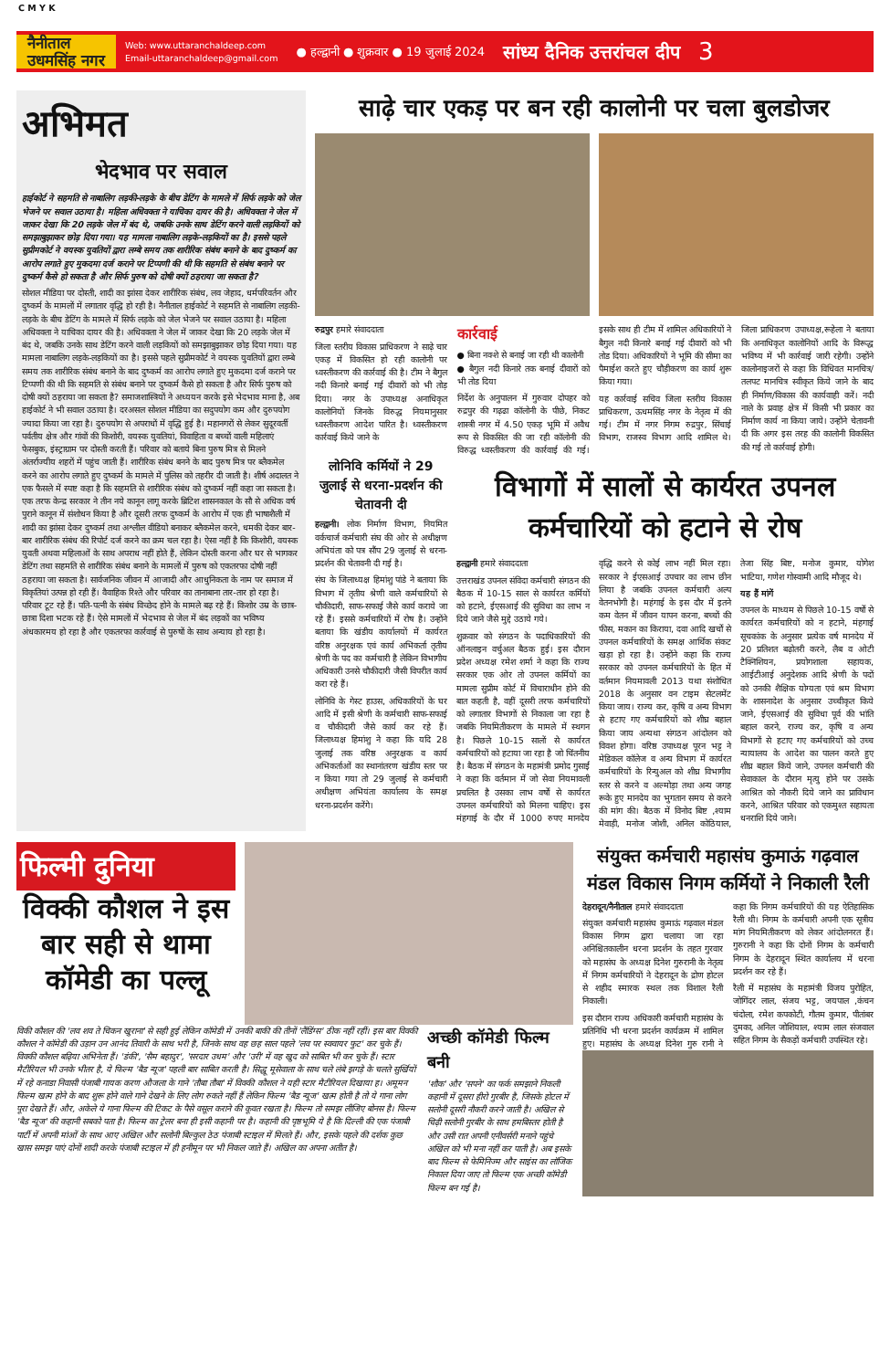C M Y K
नैनीताल
उधमसिंह नगर
Web: www.uttaranchaldeep.com
Email-uttaranchaldeep@gmail.com
● हल्द्वानी ● शुक्रवार ● 19 जुलाई 2024
सांध्य दैनिक उत्तरांचल दीप
3
अभिमत
भेदभाव पर सवाल
हाईकोर्ट ने सहमति से नाबालिग लड़की-लड़के के बीच डेटिंग के मामले में सिर्फ लड़के को जेल भेजने पर सवाल उठाया है। महिला अधिवक्ता ने याचिका दायर की है। अधिवक्ता ने जेल में जाकर देखा कि 20 लड़के जेल में बंद थे, जबकि उनके साथ डेटिंग करने वाली लड़कियों को समझाबुझाकर छोड़ दिया गया। यह मामला नाबालिग लड़के-लड़कियों का है। इससे पहले सुप्रीमकोर्ट ने वयस्क युवतियों द्वारा लम्बे समय तक शारीरिक संबंध बनाने के बाद दुष्कर्म का आरोप लगाते हुए मुकदमा दर्ज कराने पर टिप्पणी की थी कि सहमति से संबंध बनाने पर दुष्कर्म कैसे हो सकता है और सिर्फ पुरुष को दोषी क्यों ठहराया जा सकता है?
सोशल मीडिया पर दोस्ती, शादी का झांसा देकर शारीरिक संबंध, लव जेहाद, धर्मपरिवर्तन और दुष्कर्म के मामलों में लगातार वृद्धि हो रही है। नैनीताल हाईकोर्ट ने सहमति से नाबालिग लड़की-लड़के के बीच डेटिंग के मामले में सिर्फ लड़के को जेल भेजने पर सवाल उठाया है। महिला अधिवक्ता ने याचिका दायर की है। अधिवक्ता ने जेल में जाकर देखा कि 20 लड़के जेल में बंद थे, जबकि उनके साथ डेटिंग करने वाली लड़कियों को समझाबुझाकर छोड़ दिया गया। यह मामला नाबालिग लड़के-लड़कियों का है। इससे पहले सुप्रीमकोर्ट ने वयस्क युवतियों द्वारा लम्बे समय तक शारीरिक संबंध बनाने के बाद दुष्कर्म का आरोप लगाते हुए मुकदमा दर्ज कराने पर टिप्पणी की थी कि सहमति से संबंध बनाने पर दुष्कर्म कैसे हो सकता है और सिर्फ पुरुष को दोषी क्यों ठहराया जा सकता है? समाजशास्त्रियों ने अध्ययन करके इसे भेदभाव माना है, अब हाईकोर्ट ने भी सवाल उठाया है। दरअसल सोशल मीडिया का सदुपयोग कम और दुरुपयोग ज्यादा किया जा रहा है। दुरुपयोग से अपराधों में वृद्धि हुई है। महानगरों से लेकर सुदूरवर्ती पर्वतीय क्षेत्र और गांवों की किशोरी, वयस्क युवतियां, विवाहिता व बच्चों वाली महिलाएं फेसबुक, इंस्ट्राग्राम पर दोस्ती करती हैं। परिवार को बताये बिना पुरुष मित्र से मिलने अंतर्राज्यीय शहरों में पहुंच जाती हैं। शारीरिक संबंध बनने के बाद पुरुष मित्र पर ब्लैकमेल करने का आरोप लगाते हुए दुष्कर्म के मामले में पुलिस को तहरीर दी जाती है। शीर्ष अदालत ने एक फैसले में स्पष्ट कहा है कि सहमति से शारीरिक संबंध को दुष्कर्म नहीं कहा जा सकता है। एक तरफ केन्द्र सरकार ने तीन नये कानून लागू करके ब्रिटिश शासनकाल के सौ से अधिक वर्ष पुराने कानून में संशोधन किया है और दूसरी तरफ दुष्कर्म के आरोप में एक ही भाषाशैली में शादी का झांसा देकर दुष्कर्म तथा अश्लील वीडियो बनाकर ब्लैकमेल करने, धमकी देकर बार-बार शारीरिक संबंध की रिपोर्ट दर्ज करने का क्रम चल रहा है। ऐसा नहीं है कि किशोरी, वयस्क युवती अथवा महिलाओं के साथ अपराध नहीं होते हैं, लेकिन दोस्ती करना और घर से भागकर डेटिंग तथा सहमति से शारीरिक संबंध बनाने के मामलों में पुरुष को एकतरफा दोषी नहीं ठहराया जा सकता है। सार्वजनिक जीवन में आजादी और आधुनिकता के नाम पर समाज में विकृतियां उत्पन्न हो रही हैं। वैवाहिक रिश्ते और परिवार का तानाबाना तार-तार हो रहा है। परिवार टूट रहे हैं। पति-पत्नी के संबंध विच्छेद होने के मामले बढ़ रहे हैं। किशोर उम्र के छात्र-छात्रा दिशा भटक रहे हैं। ऐसे मामलों में भेदभाव से जेल में बंद लड़कों का भविष्य अंधकारमय हो रहा है और एकतरफा कार्रवाई से पुरुषों के साथ अन्याय हो रहा है।
साढ़े चार एकड़ पर बन रही कालोनी पर चला बुलडोजर
रुद्रपुर हमारे संवाददाता
जिला स्तरीय विकास प्राधिकरण ने साढ़े चार एकड़ में विकसित हो रही कालोनी पर ध्वस्तीकरण की कार्रवाई की है। टीम ने बैगुल नदी किनारे बनाई गई दीवारों को भी तोड़ दिया। नगर के उपाध्यक्ष अनाधिकृत कालोनियों जिनके विरुद्ध नियमानुसार ध्वस्तीकरण आदेश पारित है। ध्वस्तीकरण कार्रवाई किये जाने के
कार्रवाई
● बिना नक्शे से बनाई जा रही थी कालोनी
● बैगुल नदी किनारे तक बनाई दीवारों को भी तोड दिया
निर्देश के अनुपालन में गुरुवार दोपहर को रुद्रपुर की गढ़ढा कॉलोनी के पीछे, निकट शास्त्री नगर में 4.50 एकड़ भूमि में अवैध रूप से विकसित की जा रही कॉलोनी की विरुद्ध ध्वस्तीकरण की कार्रवाई की गई। इसके साथ ही टीम में शामिल अधिकारियों ने बैगुल नदी किनारे बनाई गई दीवारों को भी तोड दिया। अधिकारियों ने भूमि की सीमा का पैमाईश करते हुए चौड़ीकरण का कार्य शुरू किया गया।
यह कार्रवाई सचिव जिला स्तरीय विकास प्राधिकरण, ऊधमसिंह नगर के नेतृत्व में की गई। टीम में नगर निगम रुद्रपुर, सिंचाई विभाग, राजस्व विभाग आदि शामिल थे। जिला प्राधिकरण उपाध्यक्ष,रूहेला ने बताया कि अनाधिकृत कालोनियों आदि के विरूद्ध भविष्य में भी कार्रवाई जारी रहेगी। उन्होंने कालोनाइजरों से कहा कि विधिवत मानचित्र/तलपट मानचित्र स्वीकृत किये जाने के बाद ही निर्माण/विकास की कार्यवाही करें। नदी नाले के प्रवाह क्षेत्र में किसी भी प्रकार का निर्माण कार्य ना किया जाये। उन्होंने चेतावनी दी कि अगर इस तरह की कालोनी विकसित की गई तो कार्रवाई होगी।
लोनिवि कर्मियों ने 29 जुलाई से धरना-प्रदर्शन की चेतावनी दी
हल्द्वानी। लोक निर्माण विभाग, नियमित वर्कचार्ज कर्मचारी संघ की ओर से अधीक्षण अभियंता को पत्र सौंप 29 जुलाई से धरना-प्रदर्शन की चेतावनी दी गई है।
संघ के जिलाध्यक्ष हिमांशु पांडे ने बताया कि विभाग में तृतीय श्रेणी वाले कर्मचारियों से चौकीदारी, साफ-सफाई जैसे कार्य कराये जा रहे हैं। इससे कर्मचारियों में रोष है। उन्होंने बताया कि खंडीय कार्यालयों में कार्यरत वरिष्ठ अनुरक्षक एवं कार्य अभिकर्ता तृतीय श्रेणी के पद का कर्मचारी है लेकिन विभागीय अधिकारी उनसे चौकीदारी जैसी विपरीत कार्य करा रहे हैं।
लोनिवि के गेस्ट हाउस, अधिकारियों के घर आदि में इसी श्रेणी के कर्मचारी साफ-सफाई व चौकीदारी जैसे कार्य कर रहे हैं। जिलाध्यक्ष हिमांशु ने कहा कि यदि 28 जुलाई तक वरिष्ठ अनुरक्षक व कार्य अभिकर्ताओं का स्थानांतरण खंडीय स्तर पर न किया गया तो 29 जुलाई से कर्मचारी अधीक्षण अभियंता कार्यालय के समक्ष धरना-प्रदर्शन करेंगे।
विभागों में सालों से कार्यरत उपनल कर्मचारियों को हटाने से रोष
हल्द्वानी हमारे संवाददाता
उत्तराखंड उपनल संविदा कर्मचारी संगठन की बैठक में 10-15 साल से कार्यरत कर्मियों को हटाने, ईएसआई की सुविधा का लाभ न दिये जाने जैसे मुद्दे उठाये गये।
शुक्रवार को संगठन के पदाधिकारियों की ऑनलाइन वर्चुअल बैठक हुई। इस दौरान प्रदेश अध्यक्ष रमेश शर्मा ने कहा कि राज्य सरकार एक ओर तो उपनल कर्मियों का मामला सुप्रीम कोर्ट में विचाराधीन होने की बात कहती है, वहीं दूसरी तरफ कर्मचारियों को लगातार विभागों से निकाला जा रहा है जबकि नियमितीकरण के मामले में स्थगन है। पिछले 10-15 सालों से कार्यरत कर्मचारियों को हटाया जा रहा है जो चिंतनीय है। बैठक में संगठन के महामंत्री प्रमोद गुसाईं ने कहा कि वर्तमान में जो सेवा नियमावली प्रचलित है उसका लाभ वर्षों से कार्यरत उपनल कर्मचारियों को मिलना चाहिए। इस मंहगाई के दौर में 1000 रुपए मानदेय वृद्धि करने से कोई लाभ नहीं मिल रहा। सरकार ने ईएसआई उपचार का लाभ छीन लिया है जबकि उपनल कर्मचारी अल्प वेतनभोगी है। महंगाई के इस दौर में इतने कम वेतन में जीवन यापन करना, बच्चों की फीस, मकान का किराया, दवा आदि खर्चों से उपनल कर्मचारियों के समक्ष आर्थिक संकट खड़ा हो रहा है। उन्होंने कहा कि राज्य सरकार को उपनल कर्मचारियों के हित में वर्तमान नियमावली 2013 यथा संशोधित 2018 के अनुसार वन टाइम सेटलमेंट किया जाय। राज्य कर, कृषि व अन्य विभाग से हटाए गए कर्मचारियों को शीघ्र बहाल किया जाय अन्यथा संगठन आंदोलन को विवश होगा। वरिष्ठ उपाध्यक्ष पूरन भट्ट ने मेडिकल कॉलेज व अन्य विभाग में कार्यरत कर्मचारियों के रिन्युअल को शीघ्र विभागीय स्तर से करने व अल्मोड़ा तथा अन्य जगह रूके हुए मानदेय का भुगतान समय से करने की मांग की। बैठक में विनोद बिष्ट ,श्याम मेवाड़ी, मनोज जोशी, अनिल कोठियाल, तेजा सिंह बिष्ट, मनोज कुमार, योगेश भाटिया, गणेश गोस्वामी आदि मौजूद थे।
यह हैं मांगें
उपनल के माध्यम से पिछले 10-15 वर्षों से कार्यरत कर्मचारियों को न हटाने, मंहगाई सूचकांक के अनुसार प्रत्येक वर्ष मानदेय में 20 प्रतिशत बढ़ोतरी करने, लैब व ओटी टैक्निशियन, प्रयोगशाला सहायक, आईटीआई अनुदेशक आदि श्रेणी के पदों को उनकी शैक्षिक योग्यता एवं श्रम विभाग के शासनादेश के अनुसार उच्चीकृत किये जाने, ईएसआई की सुविधा पूर्व की भांति बहाल करने, राज्य कर, कृषि व अन्य विभागों से हटाए गए कर्मचारियों को उच्च न्यायालय के आदेश का पालन करते हुए शीघ्र बहाल किये जाने, उपनल कर्मचारी की सेवाकाल के दौरान मृत्यु होने पर उसके आश्रित को नौकरी दिये जाने का प्राविधान करने, आश्रित परिवार को एकमुश्त सहायता धनराशि दिये जाने।
फिल्मी दुनिया
विक्की कौशल ने इस बार सही से थामा कॉमेडी का पल्लू
विकी कौशल की 'लव शव ते चिकन खुराना' से सही हुई लेकिन कॉमेडी में उनकी बाकी की तीनों 'लैंडिंग्स' ठीक नहीं रहीं। इस बार विक्की कौशल ने कॉमेडी की उड़ान उन आनंद तिवारी के साथ भरी है, जिनके साथ वह छह साल पहले 'लव पर स्क्वायर फुट' कर चुके हैं। विक्की कौशल बढ़िया अभिनेता हैं। 'डंकी', 'सैम बहादुर', 'सरदार उधम' और 'उरी' में वह खुद को साबित भी कर चुके हैं। स्टार मैटीरियल भी उनके भीतर है, ये फिल्म 'बैड न्यूज' पहली बार साबित करती है। सिद्धू मूसेवाला के साथ चले लंबे झगड़े के चलते सुर्खियों में रहे कनाडा निवासी पंजाबी गायक करण औजला के गाने 'तौबा तौबा' में विक्की कौशल ने यही स्टार मैटीरियल दिखाया ह। अमूमन फिल्म खत्म होने के बाद शुरू होने वाले गाने देखने के लिए लोग रुकते नहीं हैं लेकिन फिल्म 'बैड न्यूज' खत्म होती है तो ये गाना लोग पूरा देखते हैं। और, अकेले ये गाना फिल्म की टिकट के पैसे वसूल कराने की कूवत रखता है। फिल्म तो समझ लीजिए बोनस है। फिल्म 'बैड न्यूज' की कहानी सबको पता है। फिल्म का ट्रेलर बना ही इसी कहानी पर है। कहानी की पृष्ठभूमि ये है कि दिल्ली की एक पंजाबी पार्टी में अपनी मांओं के साथ आए अखिल और सलोनी बिल्कुल ठेठ पंजाबी स्टाइल में मिलते हैं। और, इसके पहले की दर्शक कुछ खास समझ पाएं दोनों शादी करके पंजाबी स्टाइल में ही हनीमून पर भी निकल जाते हैं। अखिल का अपना अतीत है।
अच्छी कॉमेडी फिल्म बनी
'शौक' और 'सपने' का फर्क समझाने निकली कहानी में दूसरा हीरो गुरबीर है, जिसके होटल में सलोनी दूसरी नौकरी करने जाती है। अखिल से चिढ़ी सलोनी गुरबीर के साथ हमबिस्तर होती है और उसी रात अपनी एनीवर्सरी मनाने पहुंचे अखिल को भी मना नहीं कर पाती है। अब इसके बाद फिल्म से फेमिनिज्म और साइंस का लॉजिक निकाल दिया जाए तो फिल्म एक अच्छी कॉमेडी फिल्म बन गई है।
संयुक्त कर्मचारी महासंघ कुमाऊं गढ़वाल मंडल विकास निगम कर्मियों ने निकाली रैली
देहरादून/नैनीताल हमारे संवाददाता
संयुक्त कर्मचारी महासंघ कुमाऊं गढ़वाल मंडल विकास निगम द्वारा चलाया जा रहा अनिश्चितकालीन धरना प्रदर्शन के तहत गुरवार को महासंघ के अध्यक्ष दिनेश गुरुरानी के नेतृत्व में निगम कर्मचारियों ने देहरादून के द्रोण होटल से शहीद स्मारक स्थल तक विशाल रैली निकाली।
इस दौरान राज्य अधिकारी कर्मचारी महासंघ के प्रतिनिधि भी धरना प्रदर्शन कार्यक्रम में शामिल हुए। महासंघ के अध्यक्ष दिनेश गुरु रानी ने कहा कि निगम कर्मचारियों की यह ऐतिहासिक रैली थी। निगम के कर्मचारी अपनी एक सूत्रीय मांग नियमितीकरण को लेकर आंदोलनरत हैं। गुरुरानी ने कहा कि दोनों निगम के कर्मचारी निगम के देहरादून स्थित कार्यालय में धरना प्रदर्शन कर रहे हैं।
रैली में महासंघ के महामंत्री विजय पुरोहित, जोगिंदर लाल, संजय भट्ट, जयपाल ,कंचन चंदोला, रमेश कपकोटी, गौतम कुमार, पीतांबर दुमका, अनिल जोशियाल, श्याम लाल संजवाल सहित निगम के सैकड़ों कर्मचारी उपस्थित रहे।